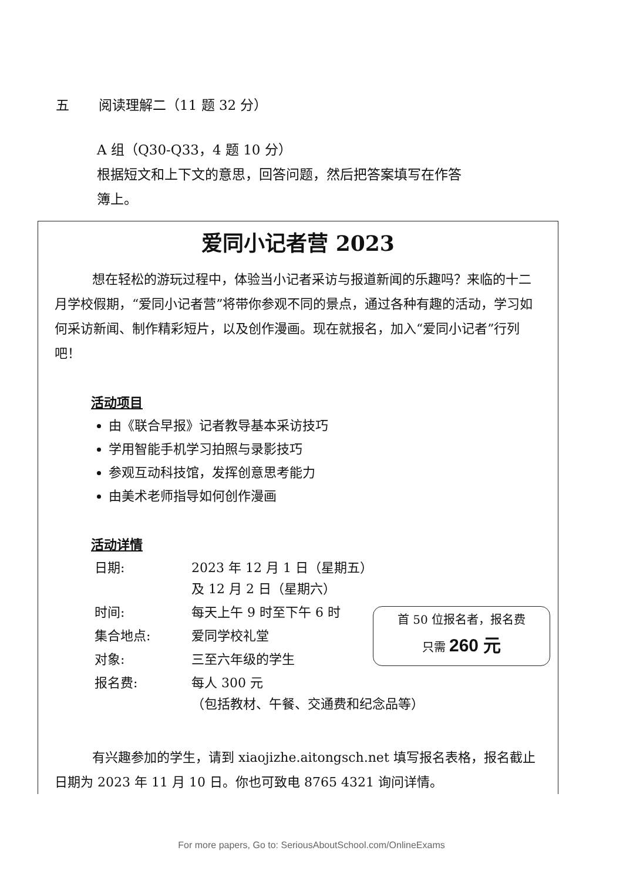五 阅读理解二（11 题 32 分）
A 组（Q30-Q33，4 题 10 分）
根据短文和上下文的意思，回答问题，然后把答案填写在作答
簿上。
爱同小记者营 2023
想在轻松的游玩过程中，体验当小记者采访与报道新闻的乐趣吗？来临的十二月学校假期，“爱同小记者营”将带你参观不同的景点，通过各种有趣的活动，学习如何采访新闻、制作精彩短片，以及创作漫画。现在就报名，加入“爱同小记者”行列吧！
活动项目
由《联合早报》记者教导基本采访技巧
学用智能手机学习拍照与录影技巧
参观互动科技馆，发挥创意思考能力
由美术老师指导如何创作漫画
活动详情
| 日期: | 2023 年 12 月 1 日（星期五） 及 12 月 2 日（星期六） |
| 时间: | 每天上午 9 时至下午 6 时 |
| 集合地点: | 爱同学校礼堂 |
| 对象: | 三至六年级的学生 |
| 报名费: | 每人 300 元 （包括教材、午餐、交通费和纪念品等） |
首 50 位报名者，报名费
只需 260 元
有兴趣参加的学生，请到 xiaojizhe.aitongsch.net 填写报名表格，报名截止日期为 2023 年 11 月 10 日。你也可致电 8765 4321 询问详情。
For more papers, Go to: SeriousAboutSchool.com/OnlineExams